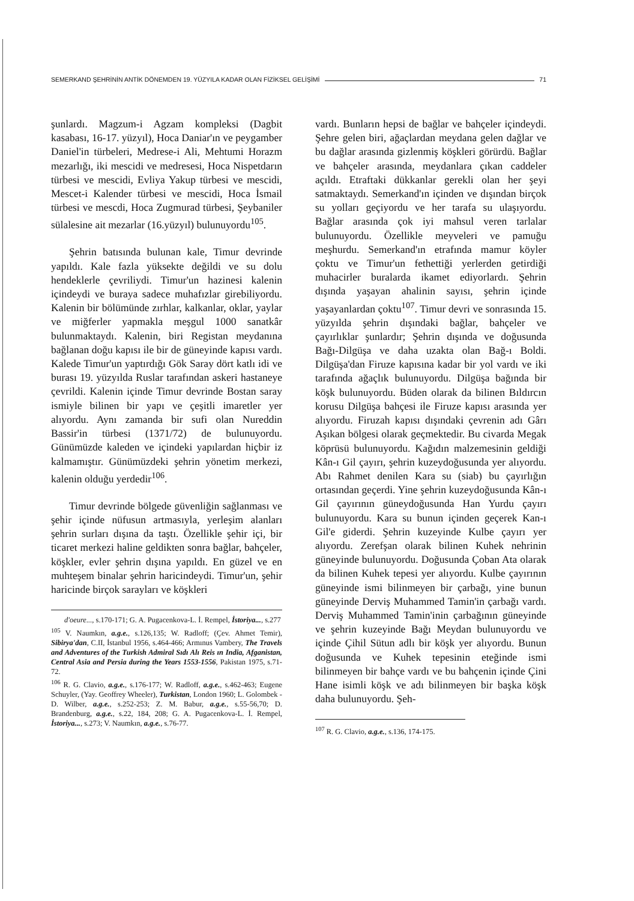SEMERKAND ŞEHRİNİN ANTİK DÖNEMDEN 19. YÜZYILA KADAR OLAN FİZİKSEL GELİŞİMİ 71
şunlardı. Magzum-i Agzam kompleksi (Dagbit kasabası, 16-17. yüzyıl), Hoca Daniar'ın ve peygamber Daniel'in türbeleri, Medrese-i Ali, Mehtumi Horazm mezarlığı, iki mescidi ve medresesi, Hoca Nispetdarın türbesi ve mescidi, Evliya Yakup türbesi ve mescidi, Mescet-i Kalender türbesi ve mescidi, Hoca İsmail türbesi ve mescdi, Hoca Zugmurad türbesi, Şeybaniler sülalesine ait mezarlar (16.yüzyıl) bulunuyordu<sup>105</sup>.
Şehrin batısında bulunan kale, Timur devrinde yapıldı. Kale fazla yüksekte değildi ve su dolu hendeklerle çevriliydi. Timur'un hazinesi kalenin içindeydi ve buraya sadece muhafızlar girebiliyordu. Kalenin bir bölümünde zırhlar, kalkanlar, oklar, yaylar ve miğferler yapmakla meşgul 1000 sanatkâr bulunmaktaydı. Kalenin, biri Registan meydanına bağlanan doğu kapısı ile bir de güneyinde kapısı vardı. Kalede Timur'un yaptırdığı Gök Saray dört katlı idi ve burası 19. yüzyılda Ruslar tarafından askeri hastaneye çevrildi. Kalenin içinde Timur devrinde Bostan saray ismiyle bilinen bir yapı ve çeşitli imaretler yer alıyordu. Aynı zamanda bir sufi olan Nureddin Bassir'in türbesi (1371/72) de bulunuyordu. Günümüzde kaleden ve içindeki yapılardan hiçbir iz kalmamıştır. Günümüzdeki şehrin yönetim merkezi, kalenin olduğu yerdedir<sup>106</sup>.
Timur devrinde bölgede güvenliğin sağlanması ve şehir içinde nüfusun artmasıyla, yerleşim alanları şehrin surları dışına da taştı. Özellikle şehir içi, bir ticaret merkezi haline geldikten sonra bağlar, bahçeler, köşkler, evler şehrin dışına yapıldı. En güzel ve en muhteşem binalar şehrin haricindeydi. Timur'un, şehir haricinde birçok sarayları ve köşkleri
d'oeure..., s.170-171; G. A. Pugacenkova-L. İ. Rempel, İstoriya..., s.277
<sup>105</sup> V. Naumkın, a.g.e., s.126,135; W. Radloff; (Çev. Ahmet Temir), Sibirya'dan, C.II, İstanbul 1956, s.464-466; Armınus Vambery, The Travels and Adventures of the Turkish Admiral Sıdı Alı Reis ın India, Afganistan, Central Asia and Persia during the Years 1553-1556, Pakistan 1975, s.71-72.
<sup>106</sup> R. G. Clavio, a.g.e., s.176-177; W. Radloff, a.g.e., s.462-463; Eugene Schuyler, (Yay. Geoffrey Wheeler), Turkistan, London 1960; L. Golombek - D. Wilber, a.g.e., s.252-253; Z. M. Babur, a.g.e., s.55-56,70; D. Brandenburg, a.g.e., s.22, 184, 208; G. A. Pugacenkova-L. İ. Rempel, İstoriya..., s.273; V. Naumkın, a.g.e., s.76-77.
vardı. Bunların hepsi de bağlar ve bahçeler içindeydi. Şehre gelen biri, ağaçlardan meydana gelen dağlar ve bu dağlar arasında gizlenmiş köşkleri görürdü. Bağlar ve bahçeler arasında, meydanlara çıkan caddeler açıldı. Etraftaki dükkanlar gerekli olan her şeyi satmaktaydı. Semerkand'ın içinden ve dışından birçok su yolları geçiyordu ve her tarafa su ulaşıyordu. Bağlar arasında çok iyi mahsul veren tarlalar bulunuyordu. Özellikle meyveleri ve pamuğu meşhurdu. Semerkand'ın etrafında mamur köyler çoktu ve Timur'un fethettiği yerlerden getirdiği muhacirler buralarda ikamet ediyorlardı. Şehrin dışında yaşayan ahalinin sayısı, şehrin içinde yaşayanlardan çoktu<sup>107</sup>. Timur devri ve sonrasında 15. yüzyılda şehrin dışındaki bağlar, bahçeler ve çayırlıklar şunlardır; Şehrin dışında ve doğusunda Bağı-Dilgüşa ve daha uzakta olan Bağ-ı Boldi. Dilgüşa'dan Firuze kapısına kadar bir yol vardı ve iki tarafında ağaçlık bulunuyordu. Dilgüşa bağında bir köşk bulunuyordu. Büden olarak da bilinen Bıldırcın korusu Dilgüşa bahçesi ile Firuze kapısı arasında yer alıyordu. Firuzah kapısı dışındaki çevrenin adı Gârı Aşıkan bölgesi olarak geçmektedir. Bu civarda Megak köprüsü bulunuyordu. Kağıdın malzemesinin geldiği Kân-ı Gil çayırı, şehrin kuzeydoğusunda yer alıyordu. Abı Rahmet denilen Kara su (siab) bu çayırlığın ortasından geçerdi. Yine şehrin kuzeydoğusunda Kân-ı Gil çayırının güneydoğusunda Han Yurdu çayırı bulunuyordu. Kara su bunun içinden geçerek Kan-ı Gil'e giderdi. Şehrin kuzeyinde Kulbe çayırı yer alıyordu. Zerefşan olarak bilinen Kuhek nehrinin güneyinde bulunuyordu. Doğusunda Çoban Ata olarak da bilinen Kuhek tepesi yer alıyordu. Kulbe çayırının güneyinde ismi bilinmeyen bir çarbağı, yine bunun güneyinde Derviş Muhammed Tamin'in çarbağı vardı. Derviş Muhammed Tamin'inin çarbağının güneyinde ve şehrin kuzeyinde Bağı Meydan bulunuyordu ve içinde Çihil Sütun adlı bir köşk yer alıyordu. Bunun doğusunda ve Kuhek tepesinin eteğinde ismi bilinmeyen bir bahçe vardı ve bu bahçenin içinde Çini Hane isimli köşk ve adı bilinmeyen bir başka köşk daha bulunuyordu. Şeh-
<sup>107</sup> R. G. Clavio, a.g.e., s.136, 174-175.